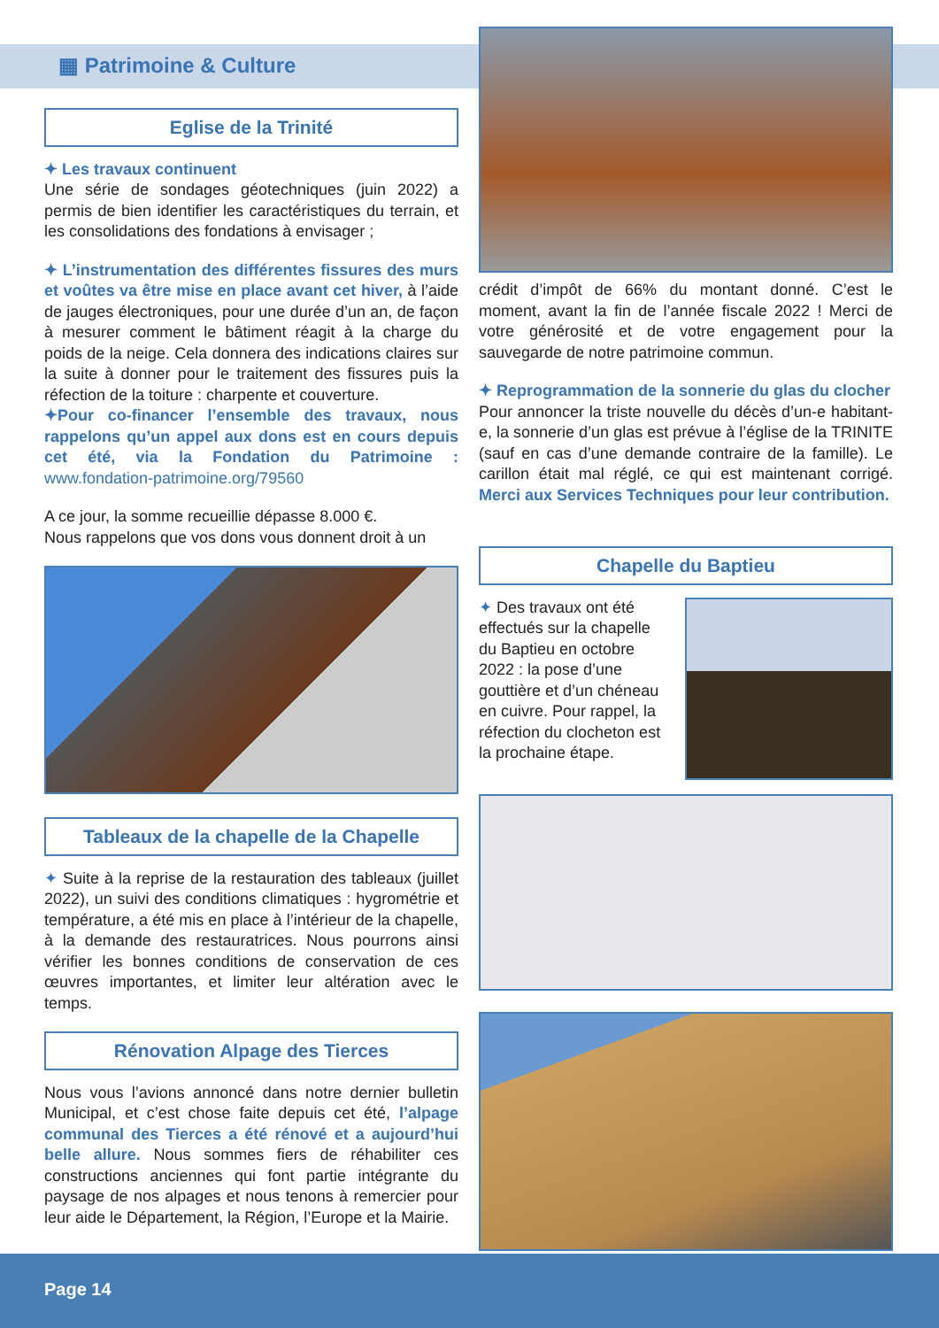▦ Patrimoine & Culture
Eglise de la Trinité
✦ Les travaux continuent
Une série de sondages géotechniques (juin 2022) a permis de bien identifier les caractéristiques du terrain, et les consolidations des fondations à envisager ;
✦ L’instrumentation des différentes fissures des murs et voûtes va être mise en place avant cet hiver, à l’aide de jauges électroniques, pour une durée d’un an, de façon à mesurer comment le bâtiment réagit à la charge du poids de la neige. Cela donnera des indications claires sur la suite à donner pour le traitement des fissures puis la réfection de la toiture : charpente et couverture.
✦Pour co-financer l’ensemble des travaux, nous rappelons qu’un appel aux dons est en cours depuis cet été, via la Fondation du Patrimoine : www.fondation-patrimoine.org/79560
A ce jour, la somme recueillie dépasse 8.000 €.
Nous rappelons que vos dons vous donnent droit à un
Tableaux de la chapelle de la Chapelle
✦ Suite à la reprise de la restauration des tableaux (juillet 2022), un suivi des conditions climatiques : hygrométrie et température, a été mis en place à l’intérieur de la chapelle, à la demande des restauratrices. Nous pourrons ainsi vérifier les bonnes conditions de conservation de ces œuvres importantes, et limiter leur altération avec le temps.
Rénovation Alpage des Tierces
Nous vous l’avions annoncé dans notre dernier bulletin Municipal, et c’est chose faite depuis cet été, l’alpage communal des Tierces a été rénové et a aujourd’hui belle allure. Nous sommes fiers de réhabiliter ces constructions anciennes qui font partie intégrante du paysage de nos alpages et nous tenons à remercier pour leur aide le Département, la Région, l’Europe et la Mairie.
crédit d’impôt de 66% du montant donné. C’est le moment, avant la fin de l’année fiscale 2022 ! Merci de votre générosité et de votre engagement pour la sauvegarde de notre patrimoine commun.
✦ Reprogrammation de la sonnerie du glas du clocher
Pour annoncer la triste nouvelle du décès d’un-e habitant-e, la sonnerie d’un glas est prévue à l’église de la TRINITE (sauf en cas d’une demande contraire de la famille). Le carillon était mal réglé, ce qui est maintenant corrigé. Merci aux Services Techniques pour leur contribution.
Chapelle du Baptieu
✦ Des travaux ont été effectués sur la chapelle du Baptieu en octobre 2022 : la pose d’une gouttière et d’un chéneau en cuivre. Pour rappel, la réfection du clocheton est la prochaine étape.
Page 14